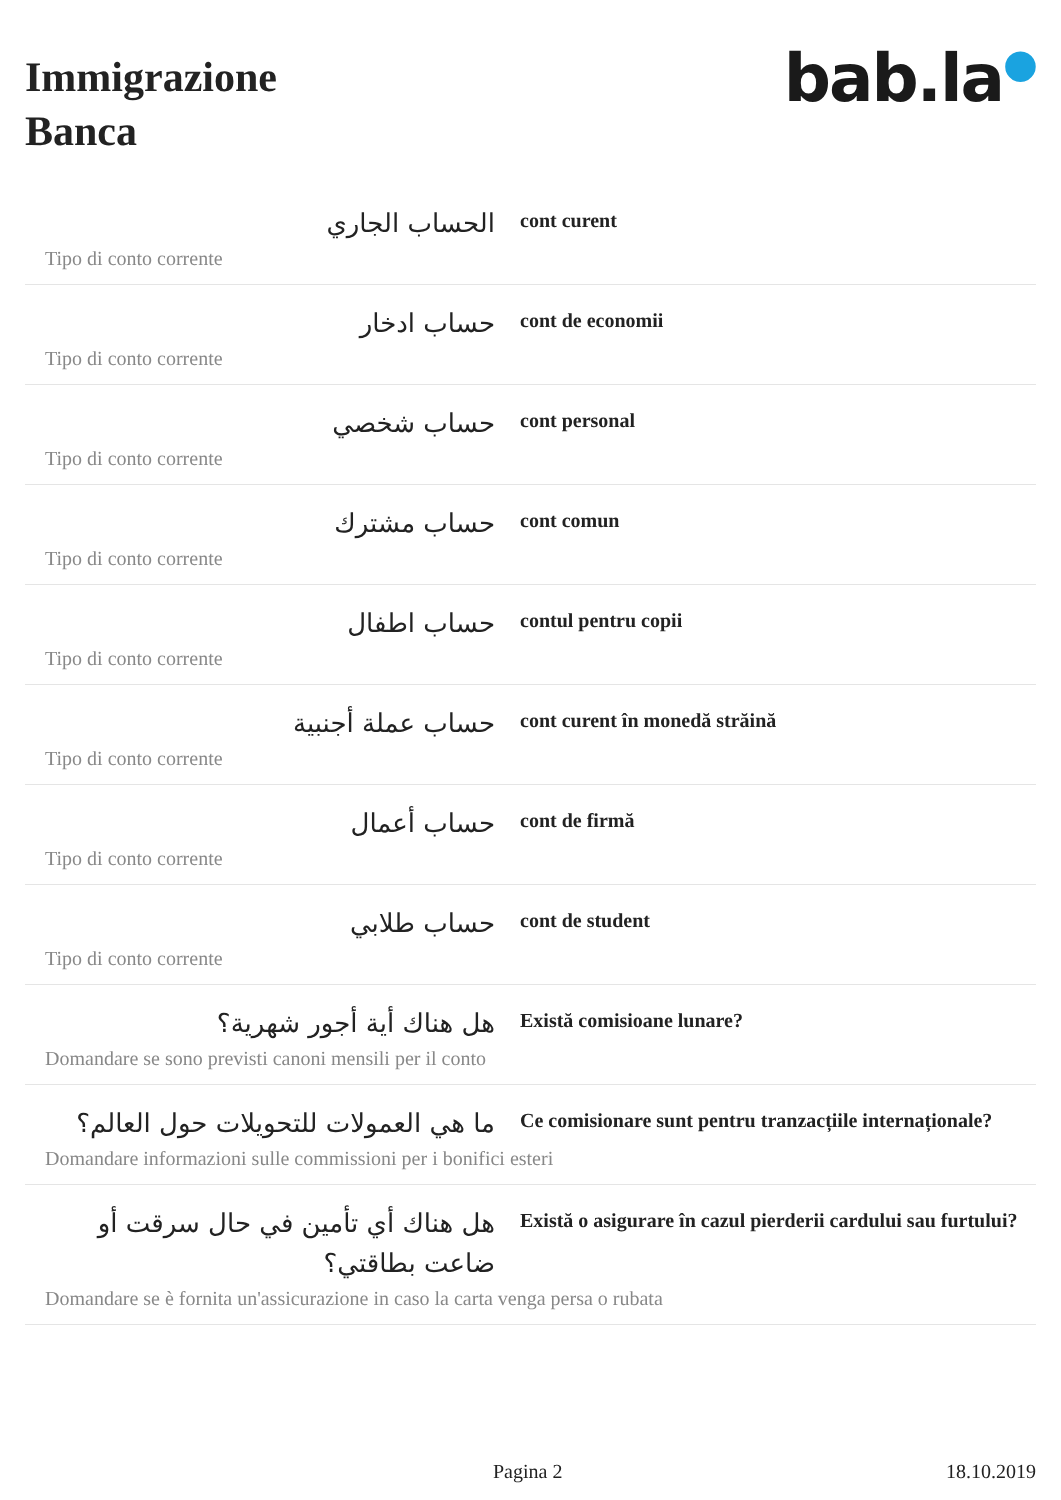Immigrazione
Banca
bab.la●
الحساب الجاري
Tipo di conto corrente
cont curent
حساب ادخار
Tipo di conto corrente
cont de economii
حساب شخصي
Tipo di conto corrente
cont personal
حساب مشترك
Tipo di conto corrente
cont comun
حساب اطفال
Tipo di conto corrente
contul pentru copii
حساب عملة أجنبية
Tipo di conto corrente
cont curent în monedă străină
حساب أعمال
Tipo di conto corrente
cont de firmă
حساب طلابي
Tipo di conto corrente
cont de student
هل هناك أية أجور شهرية؟
Domandare se sono previsti canoni mensili per il conto
Există comisioane lunare?
ما هي العمولات للتحويلات حول العالم؟
Domandare informazioni sulle commissioni per i bonifici esteri
Ce comisionare sunt pentru tranzacțiile internaționale?
هل هناك أي تأمين في حال سرقت أو ضاعت بطاقتي؟
Domandare se è fornita un'assicurazione in caso la carta venga persa o rubata
Există o asigurare în cazul pierderii cardului sau furtului?
Pagina 2 18.10.2019